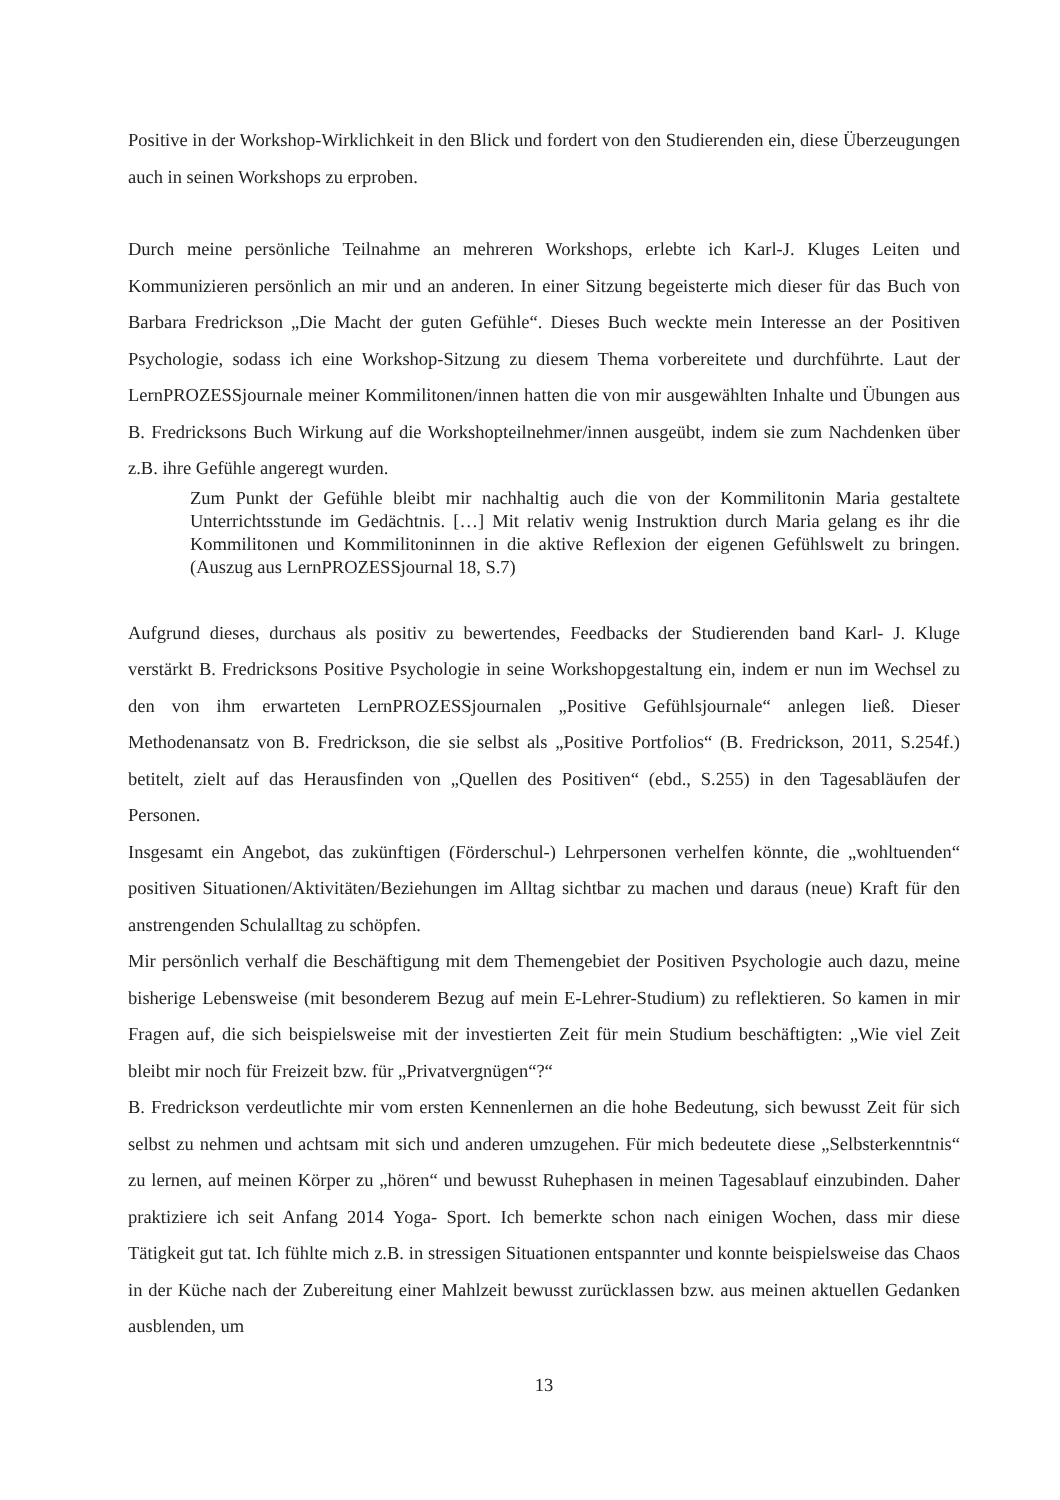Positive in der Workshop-Wirklichkeit in den Blick und fordert von den Studierenden ein, diese Überzeugungen auch in seinen Workshops zu erproben.
Durch meine persönliche Teilnahme an mehreren Workshops, erlebte ich Karl-J. Kluges Leiten und Kommunizieren persönlich an mir und an anderen. In einer Sitzung begeisterte mich dieser für das Buch von Barbara Fredrickson „Die Macht der guten Gefühle“. Dieses Buch weckte mein Interesse an der Positiven Psychologie, sodass ich eine Workshop-Sitzung zu diesem Thema vorbereitete und durchführte. Laut der LernPROZESSjournale meiner Kommilitonen/innen hatten die von mir ausgewählten Inhalte und Übungen aus B. Fredricksons Buch Wirkung auf die Workshopteilnehmer/innen ausgeübt, indem sie zum Nachdenken über z.B. ihre Gefühle angeregt wurden.
Zum Punkt der Gefühle bleibt mir nachhaltig auch die von der Kommilitonin Maria gestaltete Unterrichtsstunde im Gedächtnis. […] Mit relativ wenig Instruktion durch Maria gelang es ihr die Kommilitonen und Kommilitoninnen in die aktive Reflexion der eigenen Gefühlswelt zu bringen. (Auszug aus LernPROZESSjournal 18, S.7)
Aufgrund dieses, durchaus als positiv zu bewertendes, Feedbacks der Studierenden band Karl- J. Kluge verstärkt B. Fredricksons Positive Psychologie in seine Workshopgestaltung ein, indem er nun im Wechsel zu den von ihm erwarteten LernPROZESSjournalen „Positive Gefühlsjournale“ anlegen ließ. Dieser Methodenansatz von B. Fredrickson, die sie selbst als „Positive Portfolios“ (B. Fredrickson, 2011, S.254f.) betitelt, zielt auf das Herausfinden von „Quellen des Positiven“ (ebd., S.255) in den Tagesabläufen der Personen.
Insgesamt ein Angebot, das zukünftigen (Förderschul-) Lehrpersonen verhelfen könnte, die „wohltuenden“ positiven Situationen/Aktivitäten/Beziehungen im Alltag sichtbar zu machen und daraus (neue) Kraft für den anstrengenden Schulalltag zu schöpfen.
Mir persönlich verhalf die Beschäftigung mit dem Themengebiet der Positiven Psychologie auch dazu, meine bisherige Lebensweise (mit besonderem Bezug auf mein E-Lehrer-Studium) zu reflektieren. So kamen in mir Fragen auf, die sich beispielsweise mit der investierten Zeit für mein Studium beschäftigten: „Wie viel Zeit bleibt mir noch für Freizeit bzw. für „Privatvergnügen“?“
B. Fredrickson verdeutlichte mir vom ersten Kennenlernen an die hohe Bedeutung, sich bewusst Zeit für sich selbst zu nehmen und achtsam mit sich und anderen umzugehen. Für mich bedeutete diese „Selbsterkenntnis“ zu lernen, auf meinen Körper zu „hören“ und bewusst Ruhephasen in meinen Tagesablauf einzubinden. Daher praktiziere ich seit Anfang 2014 Yoga- Sport. Ich bemerkte schon nach einigen Wochen, dass mir diese Tätigkeit gut tat. Ich fühlte mich z.B. in stressigen Situationen entspannter und konnte beispielsweise das Chaos in der Küche nach der Zubereitung einer Mahlzeit bewusst zurücklassen bzw. aus meinen aktuellen Gedanken ausblenden, um
13